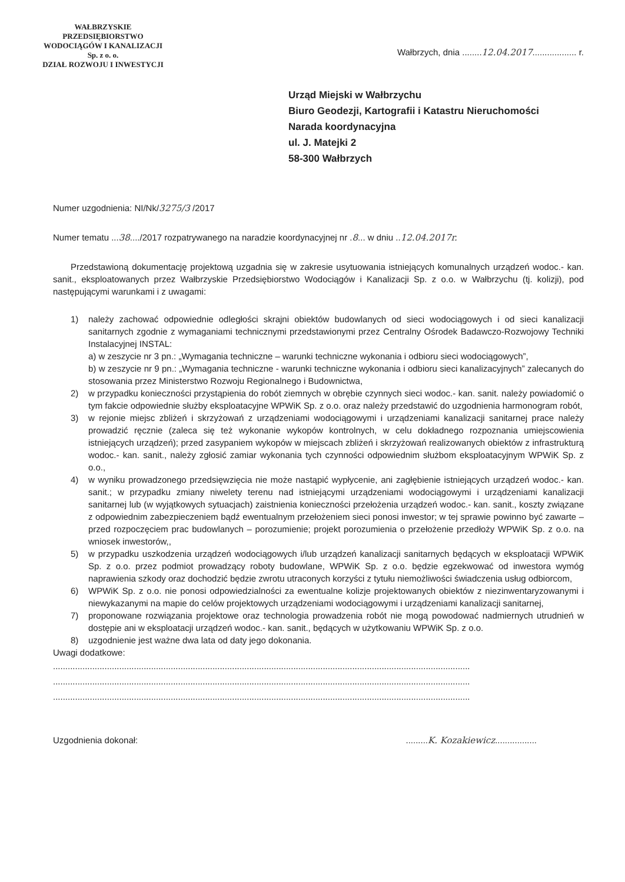WAŁBRZYSKIE PRZEDSIĘBIORSTWO
WODOCIĄGÓW I KANALIZACJI
Sp. z o. o.
DZIAŁ ROZWOJU I INWESTYCJI
Wałbrzych, dnia ........12.04.2017.................. r.
Urząd Miejski w Wałbrzychu
Biuro Geodezji, Kartografii i Katastru Nieruchomości
Narada koordynacyjna
ul. J. Matejki 2
58-300 Wałbrzych
Numer uzgodnienia: NI/Nk/3275/3 /2017
Numer tematu ...38..../2017 rozpatrywanego na naradzie koordynacyjnej nr .8... w dniu ..12.04.2017r.
Przedstawioną dokumentację projektową uzgadnia się w zakresie usytuowania istniejących komunalnych urządzeń wodoc.- kan. sanit., eksploatowanych przez Wałbrzyskie Przedsiębiorstwo Wodociągów i Kanalizacji Sp. z o.o. w Wałbrzychu (tj. kolizji), pod następującymi warunkami i z uwagami:
1) należy zachować odpowiednie odległości skrajni obiektów budowlanych od sieci wodociągowych i od sieci kanalizacji sanitarnych zgodnie z wymaganiami technicznymi przedstawionymi przez Centralny Ośrodek Badawczo-Rozwojowy Techniki Instalacyjnej INSTAL:
a) w zeszycie nr 3 pn.: „Wymagania techniczne – warunki techniczne wykonania i odbioru sieci wodociągowych”,
b) w zeszycie nr 9 pn.: „Wymagania techniczne - warunki techniczne wykonania i odbioru sieci kanalizacyjnych” zalecanych do stosowania przez Ministerstwo Rozwoju Regionalnego i Budownictwa,
2) w przypadku konieczności przystąpienia do robót ziemnych w obrębie czynnych sieci wodoc.- kan. sanit. należy powiadomić o tym fakcie odpowiednie służby eksploatacyjne WPWiK Sp. z o.o. oraz należy przedstawić do uzgodnienia harmonogram robót,
3) w rejonie miejsc zbliżeń i skrzyżowań z urządzeniami wodociągowymi i urządzeniami kanalizacji sanitarnej prace należy prowadzić ręcznie (zaleca się też wykonanie wykopów kontrolnych, w celu dokładnego rozpoznania umiejscowienia istniejących urządzeń); przed zasypaniem wykopów w miejscach zbliżeń i skrzyżowań realizowanych obiektów z infrastrukturą wodoc.- kan. sanit., należy zgłosić zamiar wykonania tych czynności odpowiednim służbom eksploatacyjnym WPWiK Sp. z o.o.,
4) w wyniku prowadzonego przedsięwzięcia nie może nastąpić wypłycenie, ani zagłębienie istniejących urządzeń wodoc.- kan. sanit.; w przypadku zmiany niwelety terenu nad istniejącymi urządzeniami wodociągowymi i urządzeniami kanalizacji sanitarnej lub (w wyjątkowych sytuacjach) zaistnienia konieczności przełożenia urządzeń wodoc.- kan. sanit., koszty związane z odpowiednim zabezpieczeniem bądź ewentualnym przełożeniem sieci ponosi inwestor; w tej sprawie powinno być zawarte – przed rozpoczęciem prac budowlanych – porozumienie; projekt porozumienia o przełożenie przedłoży WPWiK Sp. z o.o. na wniosek inwestorów,,
5) w przypadku uszkodzenia urządzeń wodociągowych i/lub urządzeń kanalizacji sanitarnych będących w eksploatacji WPWiK Sp. z o.o. przez podmiot prowadzący roboty budowlane, WPWiK Sp. z o.o. będzie egzekwować od inwestora wymóg naprawienia szkody oraz dochodzić będzie zwrotu utraconych korzyści z tytułu niemożliwości świadczenia usług odbiorcom,
6) WPWiK Sp. z o.o. nie ponosi odpowiedzialności za ewentualne kolizje projektowanych obiektów z niezinwentaryzowanymi i niewykazanymi na mapie do celów projektowych urządzeniami wodociągowymi i urządzeniami kanalizacji sanitarnej,
7) proponowane rozwiązania projektowe oraz technologia prowadzenia robót nie mogą powodować nadmiernych utrudnień w dostępie ani w eksploatacji urządzeń wodoc.- kan. sanit., będących w użytkowaniu WPWiK Sp. z o.o.
8) uzgodnienie jest ważne dwa lata od daty jego dokonania.
Uwagi dodatkowe:
..........................................................................................................................................................................
..........................................................................................................................................................................
..........................................................................................................................................................................
Uzgodnienia dokonał:.........K. Kozakiewicz.................